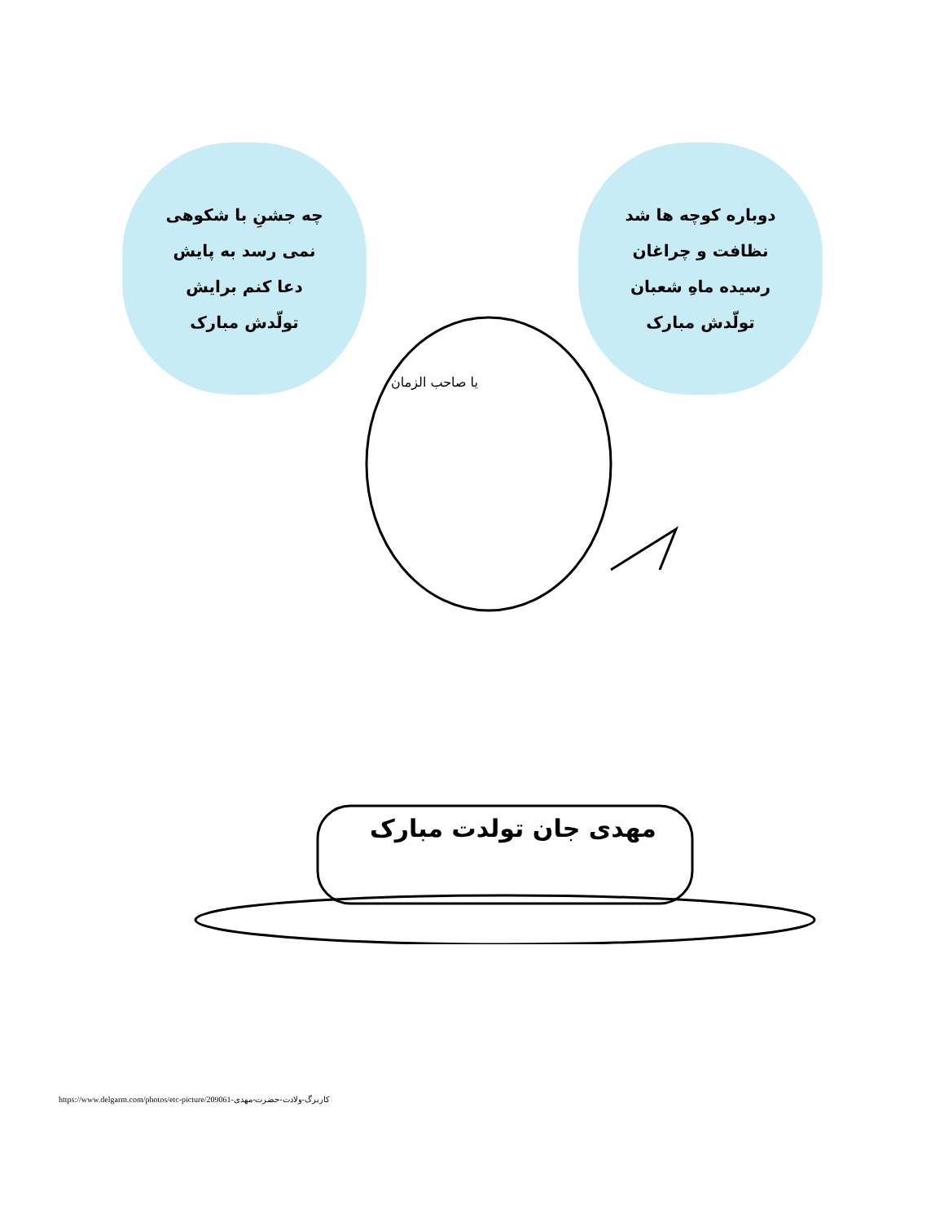چه جشنِ با شکوهی
نمی رسد به پایش
دعا کنم برایش
تولّدش مبارک
دوباره کوچه ها شد
نظافت و چراغان
رسیده ماهِ شعبان
تولّدش مبارک
یا صاحب الزمان
مهدی جان تولدت مبارک
https://www.delgarm.com/photos/etc-picture/209061-کاربرگ-ولادت-حضرت-مهدی